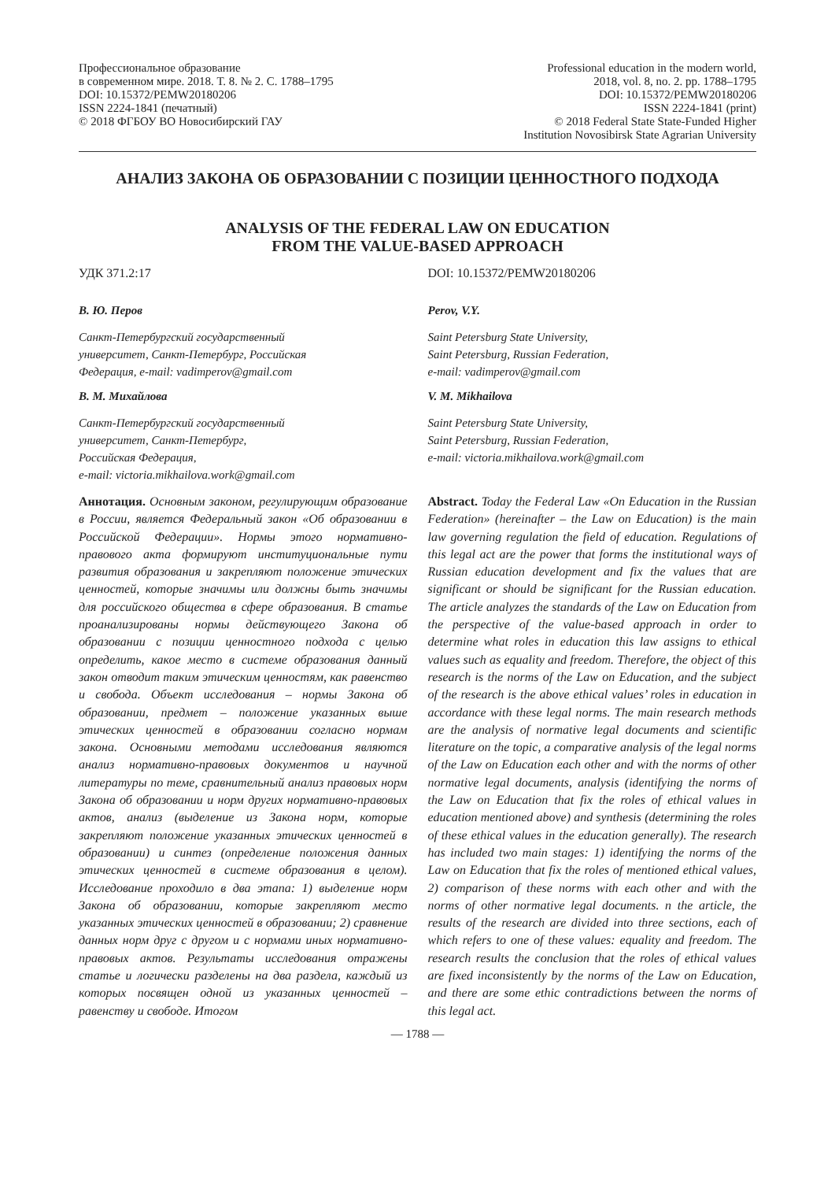Профессиональное образование
в современном мире. 2018. Т. 8. № 2. С. 1788–1795
DOI: 10.15372/PEMW20180206
ISSN 2224-1841 (печатный)
© 2018 ФГБОУ ВО Новосибирский ГАУ
Professional education in the modern world,
2018, vol. 8, no. 2. pp. 1788–1795
DOI: 10.15372/PEMW20180206
ISSN 2224-1841 (print)
© 2018 Federal State State-Funded Higher
Institution Novosibirsk State Agrarian University
АНАЛИЗ ЗАКОНА ОБ ОБРАЗОВАНИИ С ПОЗИЦИИ ЦЕННОСТНОГО ПОДХОДА
ANALYSIS OF THE FEDERAL LAW ON EDUCATION
FROM THE VALUE-BASED APPROACH
УДК 371.2:17 DOI: 10.15372/PEMW20180206
В. Ю. Перов
Санкт-Петербургский государственный
университет, Санкт-Петербург, Российская
Федерация, e-mail: vadimperov@gmail.com
В. М. Михайлова
Санкт-Петербургский государственный
университет, Санкт-Петербург,
Российская Федерация,
e-mail: victoria.mikhailova.work@gmail.com
Аннотация. Основным законом, регулирующим образование в России, является Федеральный закон «Об образовании в Российской Федерации». Нормы этого нормативно-правового акта формируют институциональные пути развития образования и закрепляют положение этических ценностей, которые значимы или должны быть значимы для российского общества в сфере образования. В статье проанализированы нормы действующего Закона об образовании с позиции ценностного подхода с целью определить, какое место в системе образования данный закон отводит таким этическим ценностям, как равенство и свобода. Объект исследования – нормы Закона об образовании, предмет – положение указанных выше этических ценностей в образовании согласно нормам закона. Основными методами исследования являются анализ нормативно-правовых документов и научной литературы по теме, сравнительный анализ правовых норм Закона об образовании и норм других нормативно-правовых актов, анализ (выделение из Закона норм, которые закрепляют положение указанных этических ценностей в образовании) и синтез (определение положения данных этических ценностей в системе образования в целом). Исследование проходило в два этапа: 1) выделение норм Закона об образовании, которые закрепляют место указанных этических ценностей в образовании; 2) сравнение данных норм друг с другом и с нормами иных нормативно-правовых актов. Результаты исследования отражены статье и логически разделены на два раздела, каждый из которых посвящен одной из указанных ценностей – равенству и свободе. Итогом
Perov, V.Y.
Saint Petersburg State University,
Saint Petersburg, Russian Federation,
e-mail: vadimperov@gmail.com
V. M. Mikhailova
Saint Petersburg State University,
Saint Petersburg, Russian Federation,
e-mail: victoria.mikhailova.work@gmail.com
Abstract. Today the Federal Law «On Education in the Russian Federation» (hereinafter – the Law on Education) is the main law governing regulation the field of education. Regulations of this legal act are the power that forms the institutional ways of Russian education development and fix the values that are significant or should be significant for the Russian education. The article analyzes the standards of the Law on Education from the perspective of the value-based approach in order to determine what roles in education this law assigns to ethical values such as equality and freedom. Therefore, the object of this research is the norms of the Law on Education, and the subject of the research is the above ethical values’ roles in education in accordance with these legal norms. The main research methods are the analysis of normative legal documents and scientific literature on the topic, a comparative analysis of the legal norms of the Law on Education each other and with the norms of other normative legal documents, analysis (identifying the norms of the Law on Education that fix the roles of ethical values in education mentioned above) and synthesis (determining the roles of these ethical values in the education generally). The research has included two main stages: 1) identifying the norms of the Law on Education that fix the roles of mentioned ethical values, 2) comparison of these norms with each other and with the norms of other normative legal documents. n the article, the results of the research are divided into three sections, each of which refers to one of these values: equality and freedom. The research results the conclusion that the roles of ethical values are fixed inconsistently by the norms of the Law on Education, and there are some ethic contradictions between the norms of this legal act.
— 1788 —